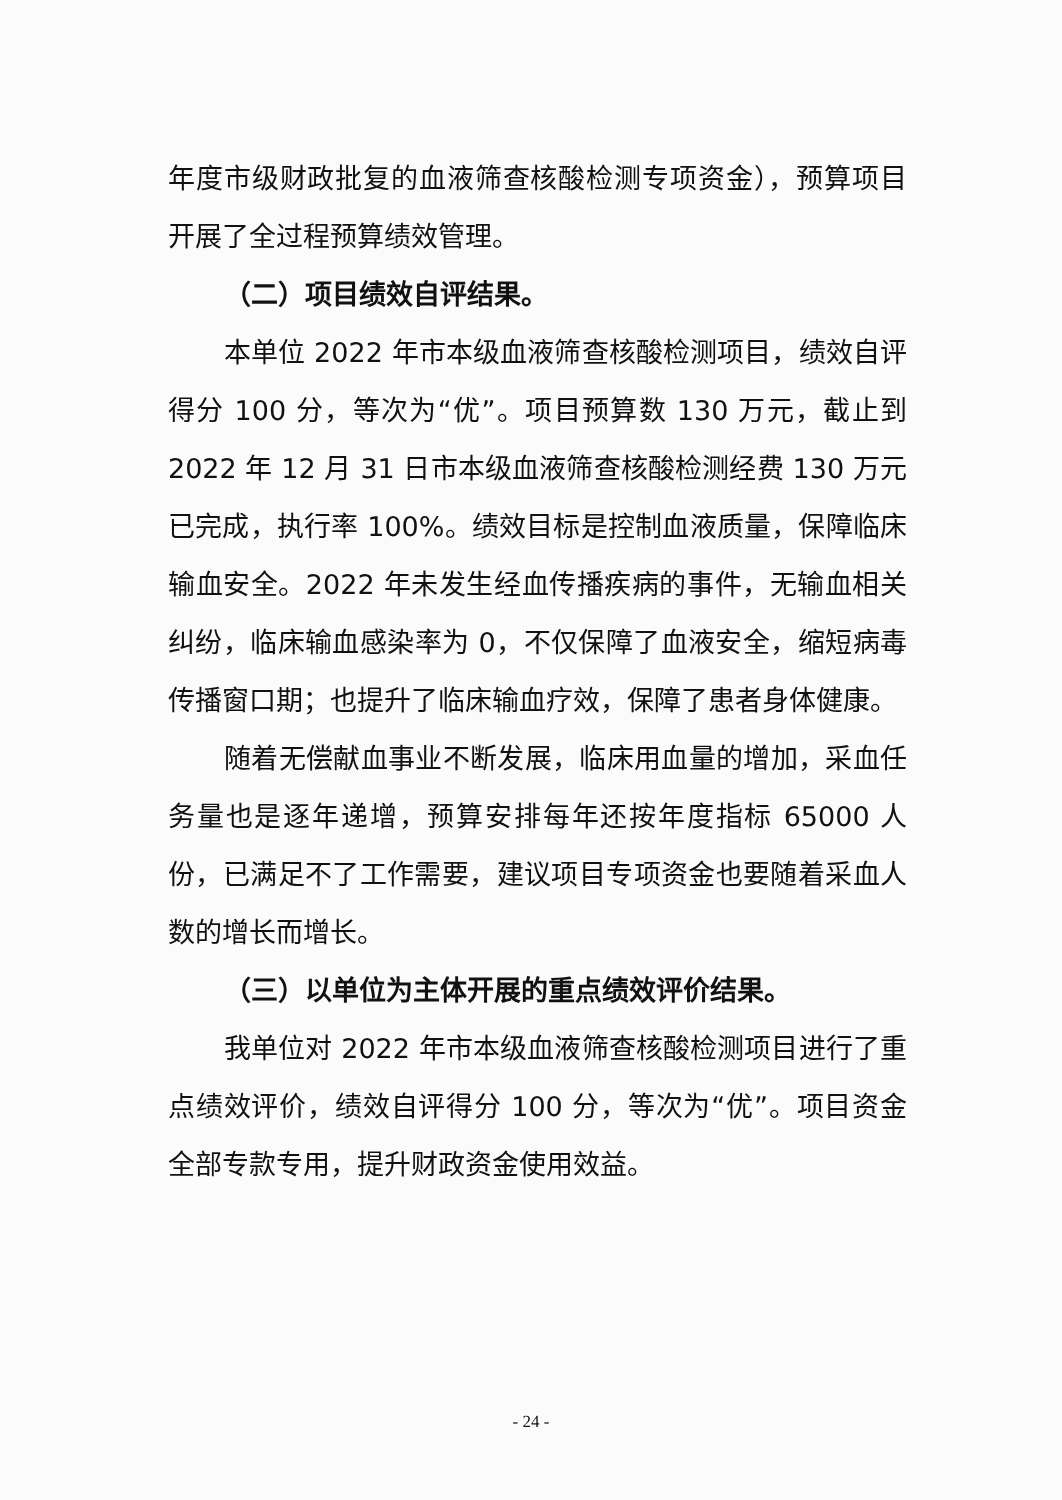年度市级财政批复的血液筛查核酸检测专项资金），预算项目开展了全过程预算绩效管理。
（二）项目绩效自评结果。
本单位 2022 年市本级血液筛查核酸检测项目，绩效自评得分 100 分，等次为“优”。项目预算数 130 万元，截止到 2022 年 12 月 31 日市本级血液筛查核酸检测经费 130 万元已完成，执行率 100%。绩效目标是控制血液质量，保障临床输血安全。2022 年未发生经血传播疾病的事件，无输血相关纠纷，临床输血感染率为 0，不仅保障了血液安全，缩短病毒传播窗口期；也提升了临床输血疗效，保障了患者身体健康。
随着无偿献血事业不断发展，临床用血量的增加，采血任务量也是逐年递增，预算安排每年还按年度指标 65000 人份，已满足不了工作需要，建议项目专项资金也要随着采血人数的增长而增长。
（三）以单位为主体开展的重点绩效评价结果。
我单位对 2022 年市本级血液筛查核酸检测项目进行了重点绩效评价，绩效自评得分 100 分，等次为“优”。项目资金全部专款专用，提升财政资金使用效益。
- 24 -